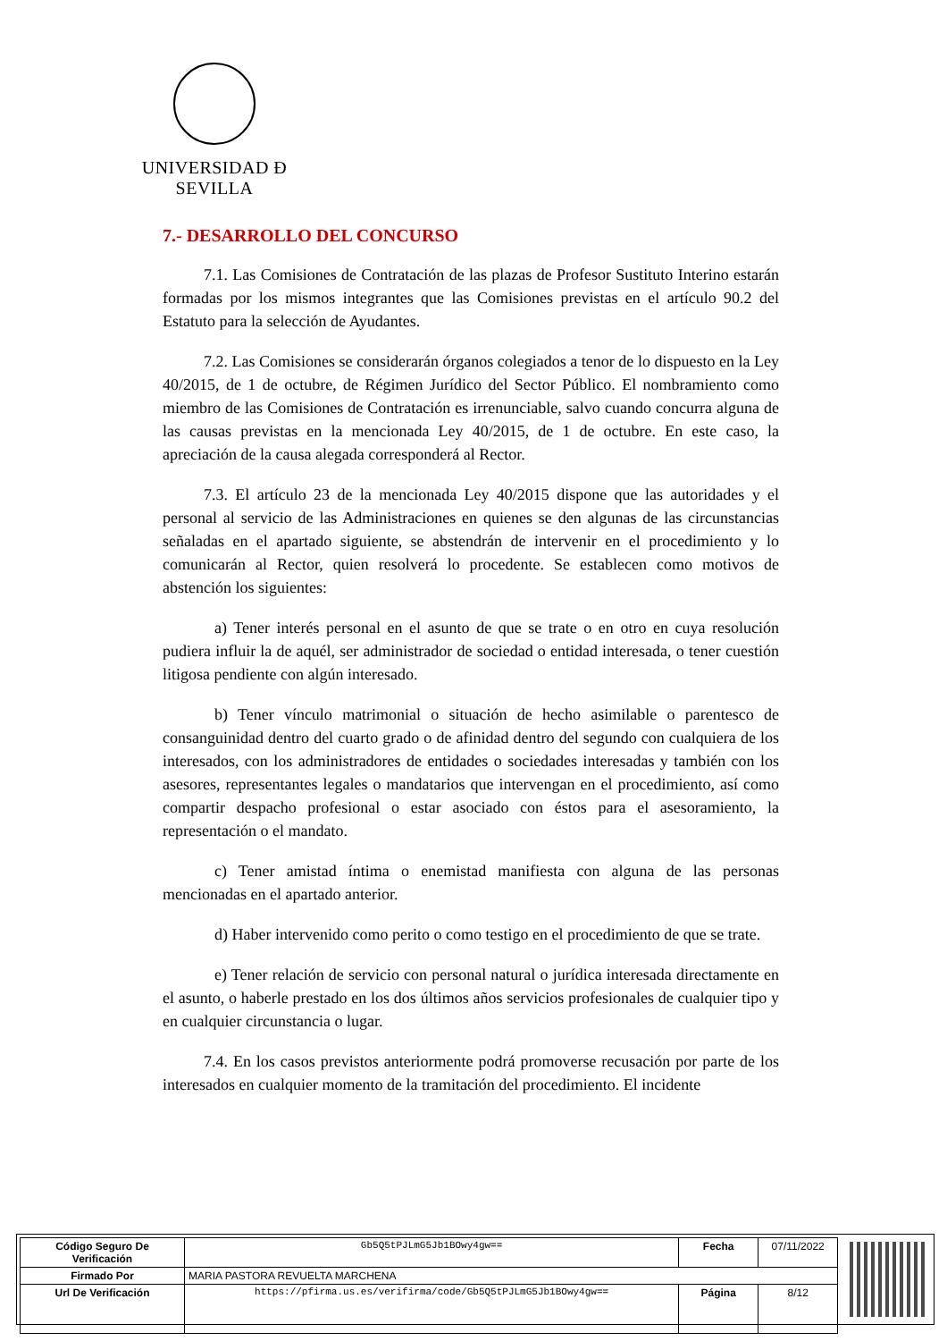UNIVERSIDAD Ð SEVILLA
7.- DESARROLLO DEL CONCURSO
7.1. Las Comisiones de Contratación de las plazas de Profesor Sustituto Interino estarán formadas por los mismos integrantes que las Comisiones previstas en el artículo 90.2 del Estatuto para la selección de Ayudantes.
7.2. Las Comisiones se considerarán órganos colegiados a tenor de lo dispuesto en la Ley 40/2015, de 1 de octubre, de Régimen Jurídico del Sector Público. El nombramiento como miembro de las Comisiones de Contratación es irrenunciable, salvo cuando concurra alguna de las causas previstas en la mencionada Ley 40/2015, de 1 de octubre. En este caso, la apreciación de la causa alegada corresponderá al Rector.
7.3. El artículo 23 de la mencionada Ley 40/2015 dispone que las autoridades y el personal al servicio de las Administraciones en quienes se den algunas de las circunstancias señaladas en el apartado siguiente, se abstendrán de intervenir en el procedimiento y lo comunicarán al Rector, quien resolverá lo procedente. Se establecen como motivos de abstención los siguientes:
a) Tener interés personal en el asunto de que se trate o en otro en cuya resolución pudiera influir la de aquél, ser administrador de sociedad o entidad interesada, o tener cuestión litigosa pendiente con algún interesado.
b) Tener vínculo matrimonial o situación de hecho asimilable o parentesco de consanguinidad dentro del cuarto grado o de afinidad dentro del segundo con cualquiera de los interesados, con los administradores de entidades o sociedades interesadas y también con los asesores, representantes legales o mandatarios que intervengan en el procedimiento, así como compartir despacho profesional o estar asociado con éstos para el asesoramiento, la representación o el mandato.
c) Tener amistad íntima o enemistad manifiesta con alguna de las personas mencionadas en el apartado anterior.
d) Haber intervenido como perito o como testigo en el procedimiento de que se trate.
e) Tener relación de servicio con personal natural o jurídica interesada directamente en el asunto, o haberle prestado en los dos últimos años servicios profesionales de cualquier tipo y en cualquier circunstancia o lugar.
7.4. En los casos previstos anteriormente podrá promoverse recusación por parte de los interesados en cualquier momento de la tramitación del procedimiento. El incidente
| Código Seguro De Verificación | Gb5Q5tPJLmG5Jb1BOwy4gw== | Fecha | 07/11/2022 |
| Firmado Por | MARIA PASTORA REVUELTA MARCHENA | | |
| Url De Verificación | https://pfirma.us.es/verifirma/code/Gb5Q5tPJLmG5Jb1BOwy4gw== | Página | 8/12 |